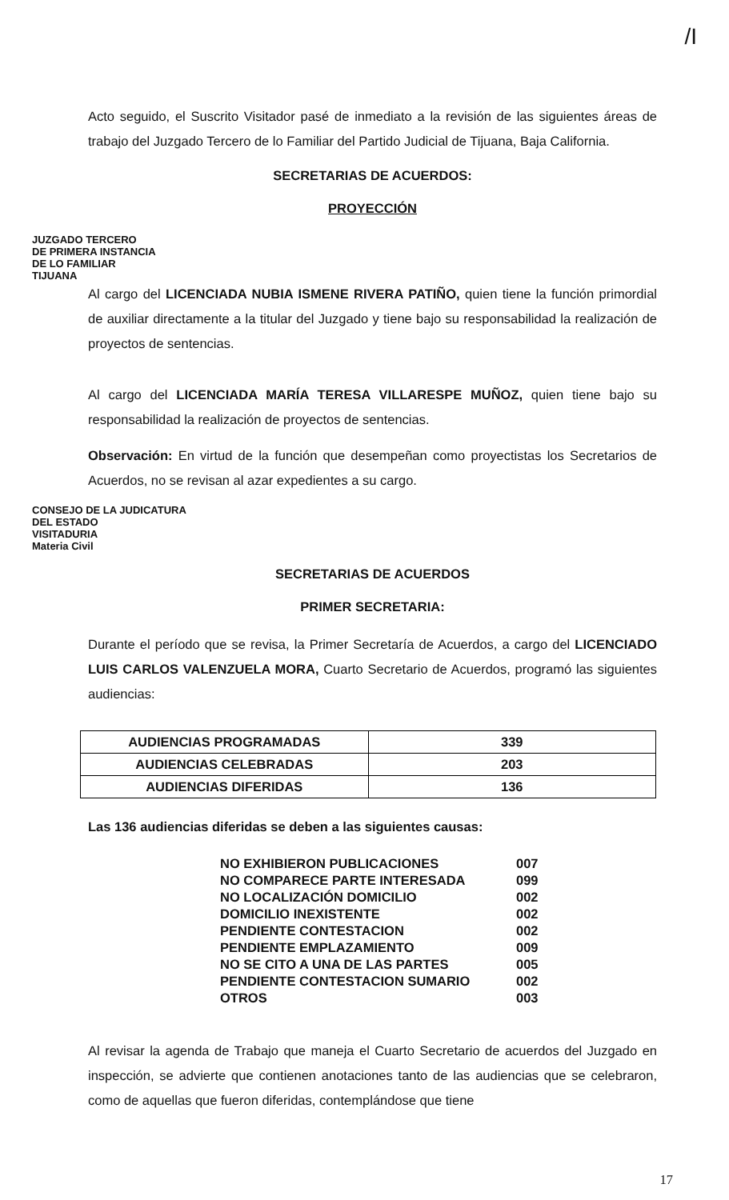/I
Acto seguido, el Suscrito Visitador pasé de inmediato a la revisión de las siguientes áreas de trabajo del Juzgado Tercero de lo Familiar del Partido Judicial de Tijuana, Baja California.
SECRETARIAS DE ACUERDOS:
PROYECCIÓN
JUZGADO TERCERO
DE PRIMERA INSTANCIA
DE LO FAMILIAR
TIJUANA
Al cargo del LICENCIADA NUBIA ISMENE RIVERA PATIÑO, quien tiene la función primordial de auxiliar directamente a la titular del Juzgado y tiene bajo su responsabilidad la realización de proyectos de sentencias.
Al cargo del LICENCIADA MARÍA TERESA VILLARESPE MUÑOZ, quien tiene bajo su responsabilidad la realización de proyectos de sentencias.
Observación: En virtud de la función que desempeñan como proyectistas los Secretarios de Acuerdos, no se revisan al azar expedientes a su cargo.
CONSEJO DE LA JUDICATURA
DEL ESTADO
VISITADURIA
Materia Civil
SECRETARIAS DE ACUERDOS
PRIMER SECRETARIA:
Durante el período que se revisa, la Primer Secretaría de Acuerdos, a cargo del LICENCIADO LUIS CARLOS VALENZUELA MORA, Cuarto Secretario de Acuerdos, programó las siguientes audiencias:
| AUDIENCIAS PROGRAMADAS | 339 |
| AUDIENCIAS CELEBRADAS | 203 |
| AUDIENCIAS DIFERIDAS | 136 |
Las 136 audiencias diferidas se deben a las siguientes causas:
NO EXHIBIERON PUBLICACIONES 007
NO COMPARECE PARTE INTERESADA 099
NO LOCALIZACIÓN DOMICILIO 002
DOMICILIO INEXISTENTE 002
PENDIENTE CONTESTACION 002
PENDIENTE EMPLAZAMIENTO 009
NO SE CITO A UNA DE LAS PARTES 005
PENDIENTE CONTESTACION SUMARIO 002
OTROS 003
Al revisar la agenda de Trabajo que maneja el Cuarto Secretario de acuerdos del Juzgado en inspección, se advierte que contienen anotaciones tanto de las audiencias que se celebraron, como de aquellas que fueron diferidas, contemplándose que tiene
17